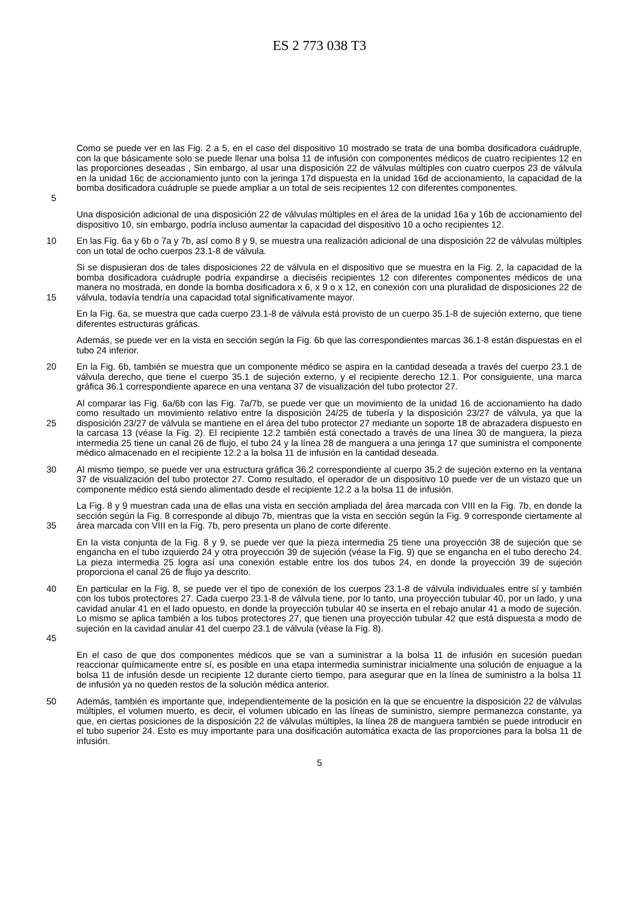ES 2 773 038 T3
5 Como se puede ver en las Fig. 2 a 5, en el caso del dispositivo 10 mostrado se trata de una bomba dosificadora cuádruple, con la que básicamente solo se puede llenar una bolsa 11 de infusión con componentes médicos de cuatro recipientes 12 en las proporciones deseadas , Sin embargo, al usar una disposición 22 de válvulas múltiples con cuatro cuerpos 23 de válvula en la unidad 16c de accionamiento junto con la jeringa 17d dispuesta en la unidad 16d de accionamiento, la capacidad de la bomba dosificadora cuádruple se puede ampliar a un total de seis recipientes 12 con diferentes componentes.
Una disposición adicional de una disposición 22 de válvulas múltiples en el área de la unidad 16a y 16b de accionamiento del dispositivo 10, sin embargo, podría incluso aumentar la capacidad del dispositivo 10 a ocho recipientes 12.
10 En las Fig. 6a y 6b o 7a y 7b, así como 8 y 9, se muestra una realización adicional de una disposición 22 de válvulas múltiples con un total de ocho cuerpos 23.1-8 de válvula.
15 Si se dispusieran dos de tales disposiciones 22 de válvula en el dispositivo que se muestra en la Fig. 2, la capacidad de la bomba dosificadora cuádruple podría expandirse a dieciséis recipientes 12 con diferentes componentes médicos de una manera no mostrada, en donde la bomba dosificadora x 6, x 9 o x 12, en conexión con una pluralidad de disposiciones 22 de válvula, todavía tendría una capacidad total significativamente mayor.
En la Fig. 6a, se muestra que cada cuerpo 23.1-8 de válvula está provisto de un cuerpo 35.1-8 de sujeción externo, que tiene diferentes estructuras gráficas.
Además, se puede ver en la vista en sección según la Fig. 6b que las correspondientes marcas 36.1-8 están dispuestas en el tubo 24 inferior.
20 En la Fig. 6b, también se muestra que un componente médico se aspira en la cantidad deseada a través del cuerpo 23.1 de válvula derecho, que tiene el cuerpo 35.1 de sujeción externo, y el recipiente derecho 12.1. Por consiguiente, una marca gráfica 36.1 correspondiente aparece en una ventana 37 de visualización del tubo protector 27.
25 Al comparar las Fig. 6a/6b con las Fig. 7a/7b, se puede ver que un movimiento de la unidad 16 de accionamiento ha dado como resultado un movimiento relativo entre la disposición 24/25 de tubería y la disposición 23/27 de válvula, ya que la disposición 23/27 de válvula se mantiene en el área del tubo protector 27 mediante un soporte 18 de abrazadera dispuesto en la carcasa 13 (véase la Fig. 2). El recipiente 12.2 también está conectado a través de una línea 30 de manguera, la pieza intermedia 25 tiene un canal 26 de flujo, el tubo 24 y la línea 28 de manguera a una jeringa 17 que suministra el componente médico almacenado en el recipiente 12.2 a la bolsa 11 de infusión en la cantidad deseada.
30 Al mismo tiempo, se puede ver una estructura gráfica 36.2 correspondiente al cuerpo 35.2 de sujeción externo en la ventana 37 de visualización del tubo protector 27. Como resultado, el operador de un dispositivo 10 puede ver de un vistazo que un componente médico está siendo alimentado desde el recipiente 12.2 a la bolsa 11 de infusión.
35 La Fig. 8 y 9 muestran cada una de ellas una vista en sección ampliada del área marcada con VIII en la Fig. 7b, en donde la sección según la Fig. 8 corresponde al dibujo 7b, mientras que la vista en sección según la Fig. 9 corresponde ciertamente al área marcada con VIII en la Fig. 7b, pero presenta un plano de corte diferente.
En la vista conjunta de la Fig. 8 y 9, se puede ver que la pieza intermedia 25 tiene una proyección 38 de sujeción que se engancha en el tubo izquierdo 24 y otra proyección 39 de sujeción (véase la Fig. 9) que se engancha en el tubo derecho 24. La pieza intermedia 25 logra así una conexión estable entre los dos tubos 24, en donde la proyección 39 de sujeción proporciona el canal 26 de flujo ya descrito.
40
45 En particular en la Fig. 8, se puede ver el tipo de conexión de los cuerpos 23.1-8 de válvula individuales entre sí y también con los tubos protectores 27. Cada cuerpo 23.1-8 de válvula tiene, por lo tanto, una proyección tubular 40, por un lado, y una cavidad anular 41 en el lado opuesto, en donde la proyección tubular 40 se inserta en el rebajo anular 41 a modo de sujeción. Lo mismo se aplica también a los tubos protectores 27, que tienen una proyección tubular 42 que está dispuesta a modo de sujeción en la cavidad anular 41 del cuerpo 23.1 de válvula (véase la Fig. 8).
En el caso de que dos componentes médicos que se van a suministrar a la bolsa 11 de infusión en sucesión puedan reaccionar químicamente entre sí, es posible en una etapa intermedia suministrar inicialmente una solución de enjuague a la bolsa 11 de infusión desde un recipiente 12 durante cierto tiempo, para asegurar que en la línea de suministro a la bolsa 11 de infusión ya no queden restos de la solución médica anterior.
50 Además, también es importante que, independientemente de la posición en la que se encuentre la disposición 22 de válvulas múltiples, el volumen muerto, es decir, el volumen ubicado en las líneas de suministro, siempre permanezca constante, ya que, en ciertas posiciones de la disposición 22 de válvulas múltiples, la línea 28 de manguera también se puede introducir en el tubo superior 24. Esto es muy importante para una dosificación automática exacta de las proporciones para la bolsa 11 de infusión.
5